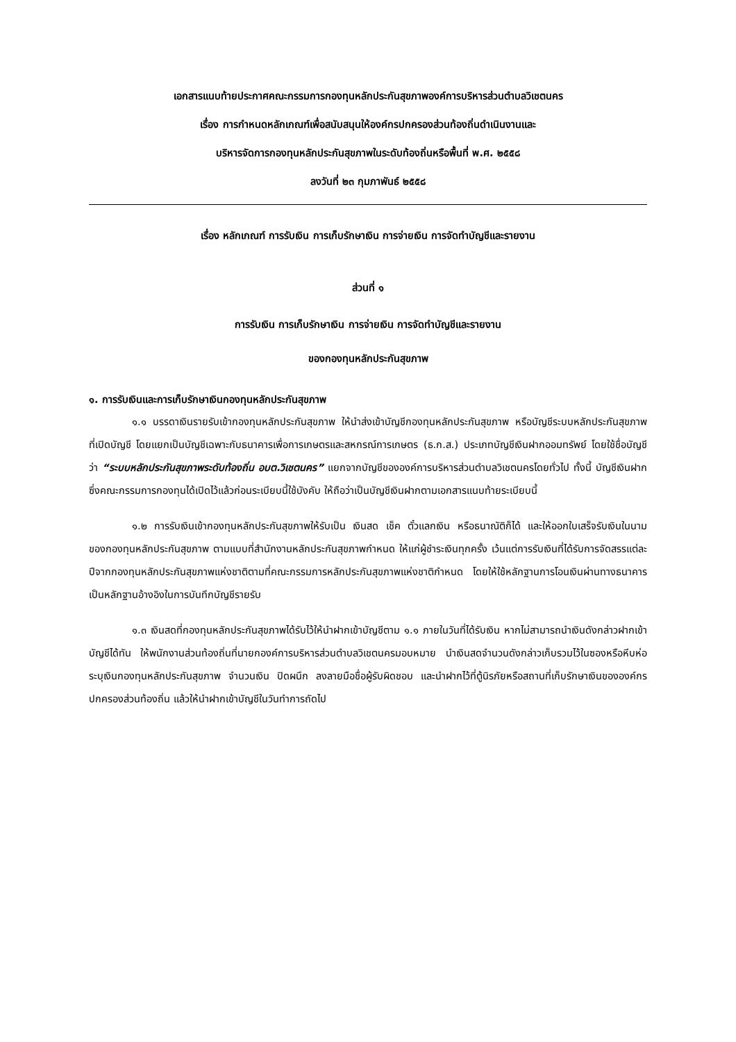เอกสารแนบท้ายประกาศคณะกรรมการกองทุนหลักประกันสุขภาพองค์การบริหารส่วนตำบลวิเชตนคร
เรื่อง การกำหนดหลักเกณฑ์เพื่อสนับสนุนให้องค์กรปกครองส่วนท้องถิ่นดำเนินงานและ
บริหารจัดการกองทุนหลักประกันสุขภาพในระดับท้องถิ่นหรือพื้นที่ พ.ศ. ๒๕๕๘
ลงวันที่ ๒๓ กุมภาพันธ์ ๒๕๕๘
เรื่อง หลักเกณฑ์ การรับเงิน การเก็บรักษาเงิน การจ่ายเงิน การจัดทำบัญชีและรายงาน
ส่วนที่ ๑
การรับเงิน การเก็บรักษาเงิน การจ่ายเงิน การจัดทำบัญชีและรายงาน
ของกองทุนหลักประกันสุขภาพ
๑. การรับเงินและการเก็บรักษาเงินกองทุนหลักประกันสุขภาพ
๑.๑ บรรดาเงินรายรับเข้ากองทุนหลักประกันสุขภาพ ให้นำส่งเข้าบัญชีกองทุนหลักประกันสุขภาพ หรือบัญชีระบบหลักประกันสุขภาพ ที่เปิดบัญชี โดยแยกเป็นบัญชีเฉพาะกับธนาคารเพื่อการเกษตรและสหกรณ์การเกษตร (ธ.ก.ส.) ประเภทบัญชีเงินฝากออมทรัพย์ โดยใช้ชื่อบัญชีว่า “ระบบหลักประกันสุขภาพระดับท้องถิ่น อบต.วิเชตนคร” แยกจากบัญชีขององค์การบริหารส่วนตำบลวิเชตนครโดยทั่วไป ทั้งนี้ บัญชีเงินฝากซึ่งคณะกรรมการกองทุนได้เปิดไว้แล้วก่อนระเบียบนี้ใช้บังคับ ให้ถือว่าเป็นบัญชีเงินฝากตามเอกสารแนบท้ายระเบียบนี้
๑.๒ การรับเงินเข้ากองทุนหลักประกันสุขภาพให้รับเป็น เงินสด เช็ค ตั๋วแลกเงิน หรือธนาณัติก็ได้ และให้ออกใบเสร็จรับเงินในนามของกองทุนหลักประกันสุขภาพ ตามแบบที่สำนักงานหลักประกันสุขภาพกำหนด ให้แก่ผู้ชำระเงินทุกครั้ง เว้นแต่การรับเงินที่ได้รับการจัดสรรแต่ละปีจากกองทุนหลักประกันสุขภาพแห่งชาติตามที่คณะกรรมการหลักประกันสุขภาพแห่งชาติกำหนด โดยให้ใช้หลักฐานการโอนเงินผ่านทางธนาคารเป็นหลักฐานอ้างอิงในการบันทึกบัญชีรายรับ
๑.๓ เงินสดที่กองทุนหลักประกันสุขภาพได้รับไว้ให้นำฝากเข้าบัญชีตาม ๑.๑ ภายในวันที่ได้รับเงิน หากไม่สามารถนำเงินดังกล่าวฝากเข้าบัญชีได้ทัน ให้พนักงานส่วนท้องถิ่นที่นายกองค์การบริหารส่วนตำบลวิเชตนครมอบหมาย นำเงินสดจำนวนดังกล่าวเก็บรวมไว้ในซองหรือหีบห่อ ระบุเงินกองทุนหลักประกันสุขภาพ จำนวนเงิน ปิดผนึก ลงลายมือชื่อผู้รับผิดชอบ และนำฝากไว้ที่ตู้นิรภัยหรือสถานที่เก็บรักษาเงินขององค์กรปกครองส่วนท้องถิ่น แล้วให้นำฝากเข้าบัญชีในวันทำการถัดไป